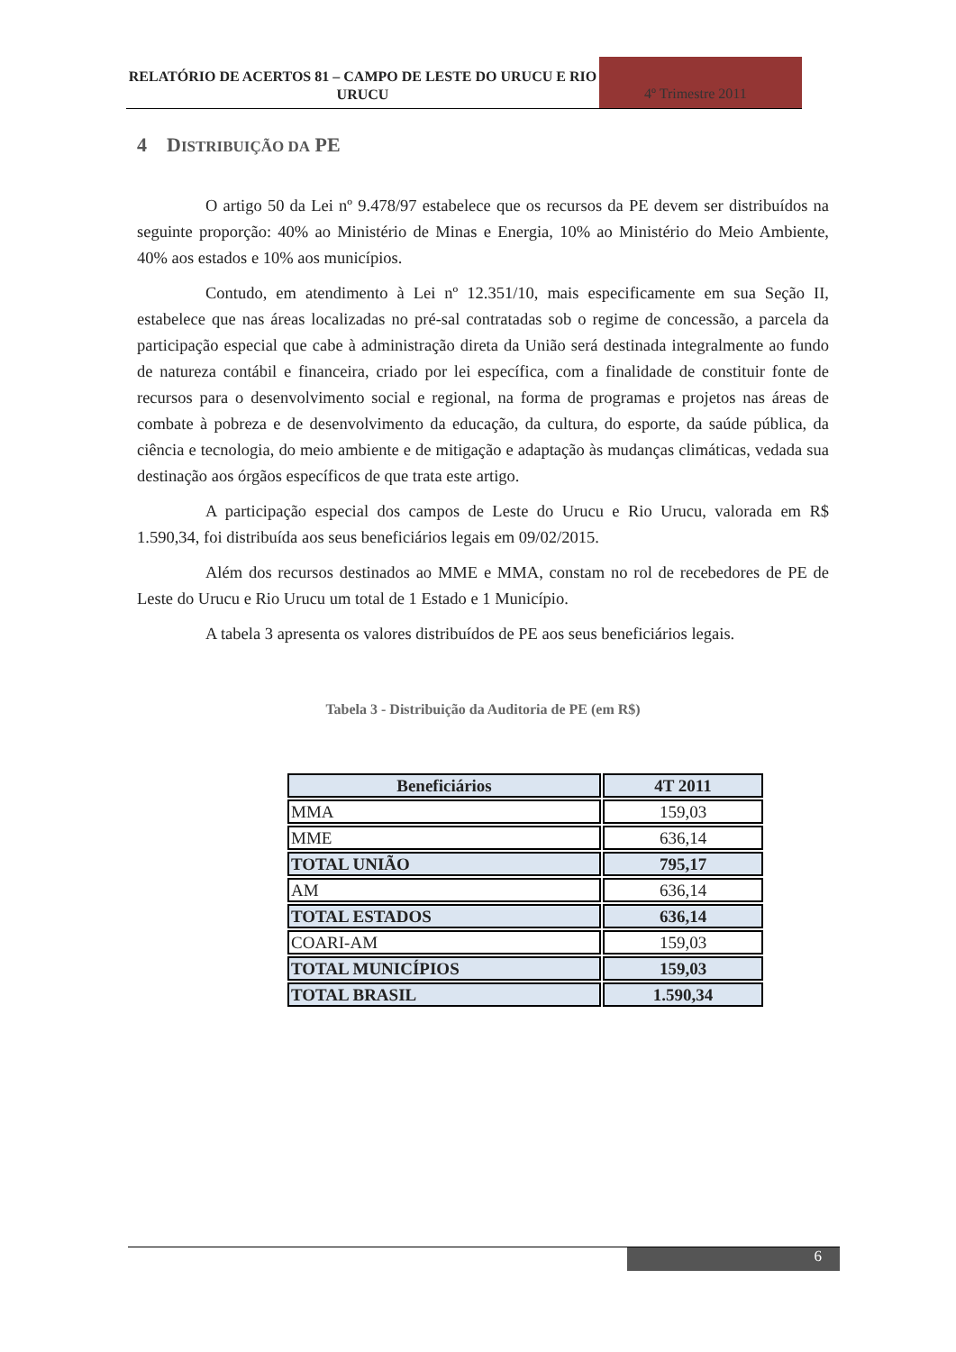RELATÓRIO DE ACERTOS 81 – CAMPO DE LESTE DO URUCU E RIO URUCU
4º Trimestre 2011
4 DISTRIBUIÇÃO DA PE
O artigo 50 da Lei nº 9.478/97 estabelece que os recursos da PE devem ser distribuídos na seguinte proporção: 40% ao Ministério de Minas e Energia, 10% ao Ministério do Meio Ambiente, 40% aos estados e 10% aos municípios.
Contudo, em atendimento à Lei nº 12.351/10, mais especificamente em sua Seção II, estabelece que nas áreas localizadas no pré-sal contratadas sob o regime de concessão, a parcela da participação especial que cabe à administração direta da União será destinada integralmente ao fundo de natureza contábil e financeira, criado por lei específica, com a finalidade de constituir fonte de recursos para o desenvolvimento social e regional, na forma de programas e projetos nas áreas de combate à pobreza e de desenvolvimento da educação, da cultura, do esporte, da saúde pública, da ciência e tecnologia, do meio ambiente e de mitigação e adaptação às mudanças climáticas, vedada sua destinação aos órgãos específicos de que trata este artigo.
A participação especial dos campos de Leste do Urucu e Rio Urucu, valorada em R$ 1.590,34, foi distribuída aos seus beneficiários legais em 09/02/2015.
Além dos recursos destinados ao MME e MMA, constam no rol de recebedores de PE de Leste do Urucu e Rio Urucu um total de 1 Estado e 1 Município.
A tabela 3 apresenta os valores distribuídos de PE aos seus beneficiários legais.
Tabela 3 - Distribuição da Auditoria de PE (em R$)
| Beneficiários | 4T 2011 |
| --- | --- |
| MMA | 159,03 |
| MME | 636,14 |
| TOTAL UNIÃO | 795,17 |
| AM | 636,14 |
| TOTAL ESTADOS | 636,14 |
| COARI-AM | 159,03 |
| TOTAL MUNICÍPIOS | 159,03 |
| TOTAL BRASIL | 1.590,34 |
6